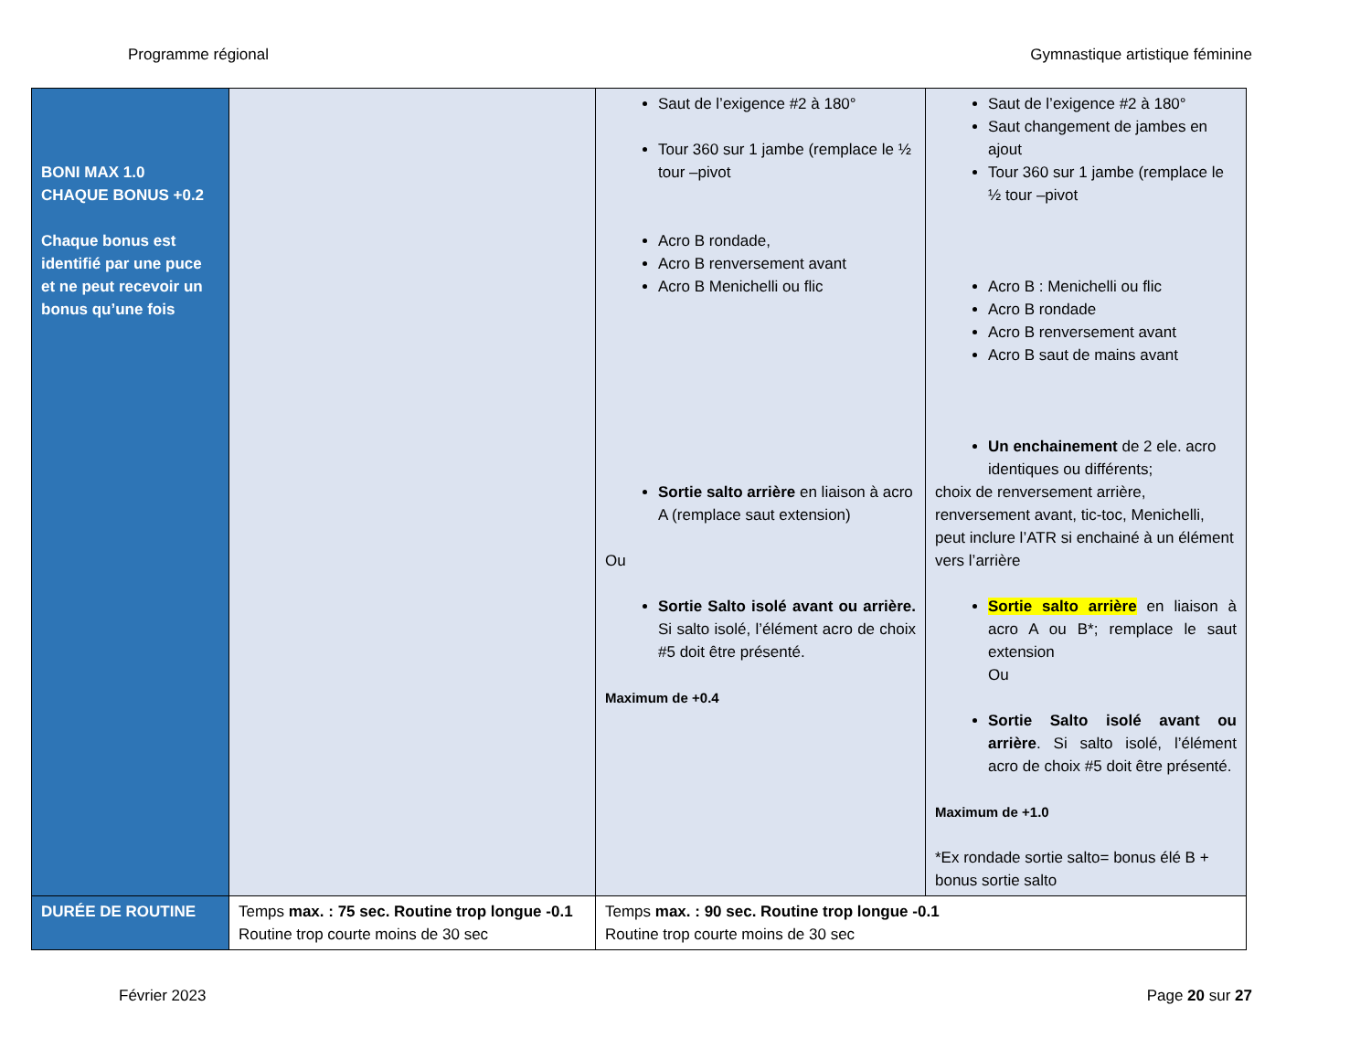Programme régional Gymnastique artistique féminine
| BONI MAX 1.0 CHAQUE BONUS +0.2 Chaque bonus est identifié par une puce et ne peut recevoir un bonus qu’une fois | | Saut de l’exigence #2 à 180° Tour 360 sur 1 jambe (remplace le ½ tour –pivot Acro B rondade, Acro B renversement avant Acro B Menichelli ou flic Sortie salto arrière en liaison à acro A (remplace saut extension) Ou Sortie Salto isolé avant ou arrière. Si salto isolé, l’élément acro de choix #5 doit être présenté. Maximum de +0.4 | Saut de l’exigence #2 à 180° Saut changement de jambes en ajout Tour 360 sur 1 jambe (remplace le ½ tour –pivot Acro B : Menichelli ou flic Acro B rondade Acro B renversement avant Acro B saut de mains avant Un enchainement de 2 ele. acro identiques ou différents; choix de renversement arrière, renversement avant, tic-toc, Menichelli, peut inclure l’ATR si enchainé à un élément vers l’arrière Sortie salto arrière en liaison à acro A ou B*; remplace le saut extension Ou Sortie Salto isolé avant ou arrière . Si salto isolé, l’élément acro de choix #5 doit être présenté. Maximum de +1.0 *Ex rondade sortie salto= bonus élé B + bonus sortie salto |
| DURÉE DE ROUTINE | Temps max. : 75 sec. Routine trop longue -0.1 Routine trop courte moins de 30 sec | Temps max. : 90 sec. Routine trop longue -0.1 Routine trop courte moins de 30 sec | |
Février 2023 Page 20 sur 27